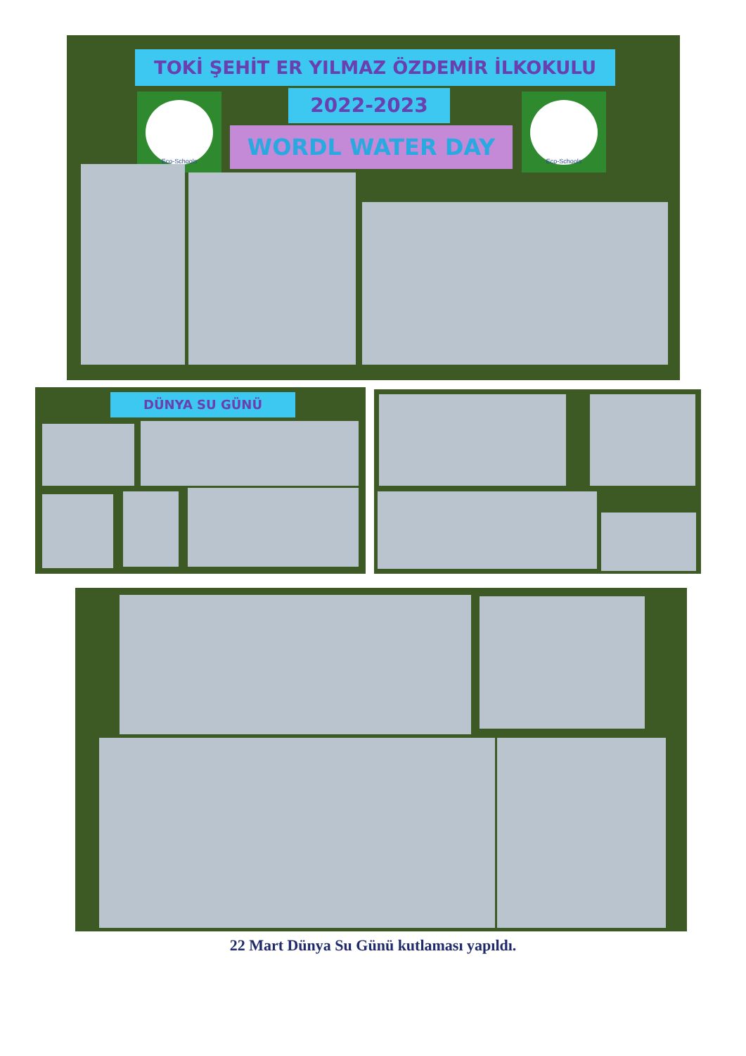TOKİ ŞEHİT ER YILMAZ ÖZDEMİR İLKOKULU
2022-2023
WORDL WATER DAY
Eco-Schools Eco-Schools
DÜNYA SU GÜNÜ
22 Mart Dünya Su Günü kutlaması yapıldı.